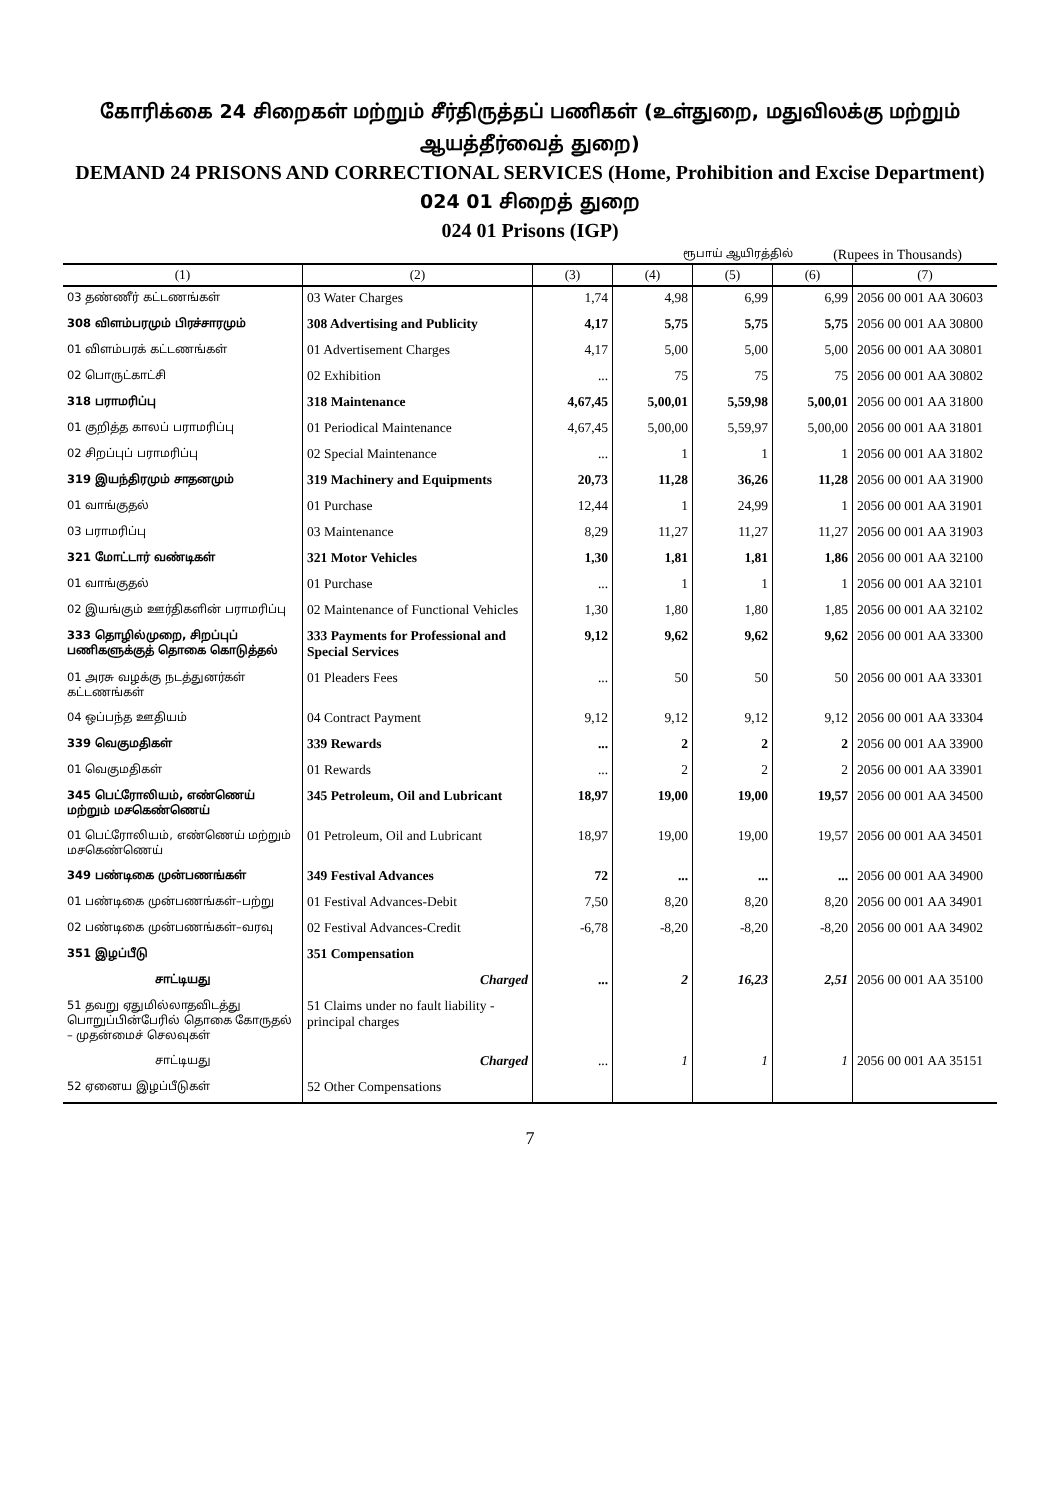கோரிக்கை 24 சிறைகள் மற்றும் சீர்திருத்தப் பணிகள் (உள்துறை, மதுவிலக்கு மற்றும் ஆயத்தீர்வைத் துறை)
DEMAND 24 PRISONS AND CORRECTIONAL SERVICES (Home, Prohibition and Excise Department)
024 01 சிறைத் துறை
024 01 Prisons (IGP)
ரூபாய் ஆயிரத்தில் (Rupees in Thousands)
| (1) | (2) | (3) | (4) | (5) | (6) | (7) |
| --- | --- | --- | --- | --- | --- | --- |
| 03 தண்ணீர் கட்டணங்கள் | 03 Water Charges | 1,74 | 4,98 | 6,99 | 6,99 | 2056 00 001 AA 30603 |
| 308 விளம்பரமும் பிரச்சாரமும் | 308 Advertising and Publicity | 4,17 | 5,75 | 5,75 | 5,75 | 2056 00 001 AA 30800 |
| 01 விளம்பரக் கட்டணங்கள் | 01 Advertisement Charges | 4,17 | 5,00 | 5,00 | 5,00 | 2056 00 001 AA 30801 |
| 02 பொருட்காட்சி | 02 Exhibition | ... | 75 | 75 | 75 | 2056 00 001 AA 30802 |
| 318 பராமரிப்பு | 318 Maintenance | 4,67,45 | 5,00,01 | 5,59,98 | 5,00,01 | 2056 00 001 AA 31800 |
| 01 குறித்த காலப் பராமரிப்பு | 01 Periodical Maintenance | 4,67,45 | 5,00,00 | 5,59,97 | 5,00,00 | 2056 00 001 AA 31801 |
| 02 சிறப்புப் பராமரிப்பு | 02 Special Maintenance | ... | 1 | 1 | 1 | 2056 00 001 AA 31802 |
| 319 இயந்திரமும் சாதனமும் | 319 Machinery and Equipments | 20,73 | 11,28 | 36,26 | 11,28 | 2056 00 001 AA 31900 |
| 01 வாங்குதல் | 01 Purchase | 12,44 | 1 | 24,99 | 1 | 2056 00 001 AA 31901 |
| 03 பராமரிப்பு | 03 Maintenance | 8,29 | 11,27 | 11,27 | 11,27 | 2056 00 001 AA 31903 |
| 321 மோட்டார் வண்டிகள் | 321 Motor Vehicles | 1,30 | 1,81 | 1,81 | 1,86 | 2056 00 001 AA 32100 |
| 01 வாங்குதல் | 01 Purchase | ... | 1 | 1 | 1 | 2056 00 001 AA 32101 |
| 02 இயங்கும் ஊர்திகளின் பராமரிப்பு | 02 Maintenance of Functional Vehicles | 1,30 | 1,80 | 1,80 | 1,85 | 2056 00 001 AA 32102 |
| 333 தொழில்முறை, சிறப்புப் பணிகளுக்குத் தொகை கொடுத்தல் | 333 Payments for Professional and Special Services | 9,12 | 9,62 | 9,62 | 9,62 | 2056 00 001 AA 33300 |
| 01 அரசு வழக்கு நடத்துனர்கள் கட்டணங்கள் | 01 Pleaders Fees | ... | 50 | 50 | 50 | 2056 00 001 AA 33301 |
| 04 ஒப்பந்த ஊதியம் | 04 Contract Payment | 9,12 | 9,12 | 9,12 | 9,12 | 2056 00 001 AA 33304 |
| 339 வெகுமதிகள் | 339 Rewards | ... | 2 | 2 | 2 | 2056 00 001 AA 33900 |
| 01 வெகுமதிகள் | 01 Rewards | ... | 2 | 2 | 2 | 2056 00 001 AA 33901 |
| 345 பெட்ரோலியம், எண்ணெய் மற்றும் மசகெண்ணெய் | 345 Petroleum, Oil and Lubricant | 18,97 | 19,00 | 19,00 | 19,57 | 2056 00 001 AA 34500 |
| 01 பெட்ரோலியம், எண்ணெய் மற்றும் மசகெண்ணெய் | 01 Petroleum, Oil and Lubricant | 18,97 | 19,00 | 19,00 | 19,57 | 2056 00 001 AA 34501 |
| 349 பண்டிகை முன்பணங்கள் | 349 Festival Advances | 72 | ... | ... | ... | 2056 00 001 AA 34900 |
| 01 பண்டிகை முன்பணங்கள்–பற்று | 01 Festival Advances-Debit | 7,50 | 8,20 | 8,20 | 8,20 | 2056 00 001 AA 34901 |
| 02 பண்டிகை முன்பணங்கள்–வரவு | 02 Festival Advances-Credit | -6,78 | -8,20 | -8,20 | -8,20 | 2056 00 001 AA 34902 |
| 351 இழப்பீடு | 351 Compensation | | | | | |
| சாட்டியது | Charged | ... | 2 | 16,23 | 2,51 | 2056 00 001 AA 35100 |
| 51 தவறு ஏதுமில்லாதவிடத்து பொறுப்பின்பேரில் தொகை கோருதல் – முதன்மைச் செலவுகள் | 51 Claims under no fault liability - principal charges | | | | | |
| சாட்டியது | Charged | ... | 1 | 1 | 1 | 2056 00 001 AA 35151 |
| 52 ஏனைய இழப்பீடுகள் | 52 Other Compensations | | | | | |
7